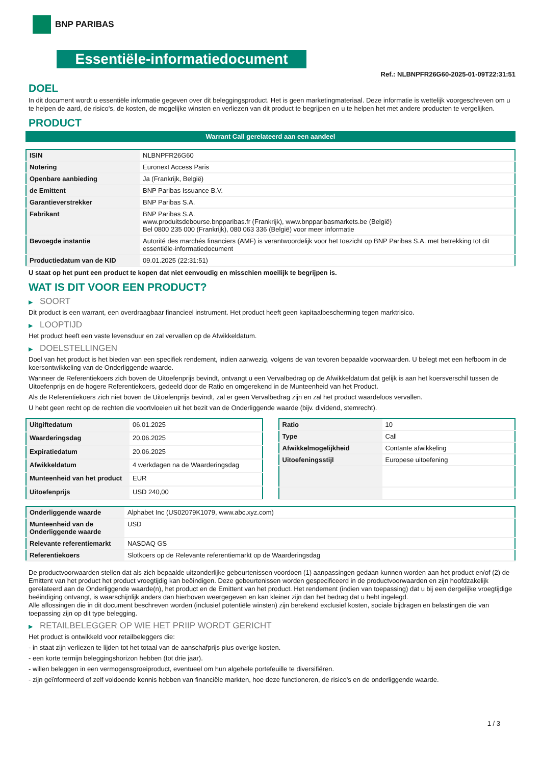BNP PARIBAS
Essentiële-informatiedocument
Ref.: NLBNPFR26G60-2025-01-09T22:31:51
DOEL
In dit document wordt u essentiële informatie gegeven over dit beleggingsproduct. Het is geen marketingmateriaal. Deze informatie is wettelijk voorgeschreven om u te helpen de aard, de risico's, de kosten, de mogelijke winsten en verliezen van dit product te begrijpen en u te helpen het met andere producten te vergelijken.
PRODUCT
Warrant Call gerelateerd aan een aandeel
| ISIN | NLBNPFR26G60 |
| Notering | Euronext Access Paris |
| Openbare aanbieding | Ja (Frankrijk, België) |
| de Emittent | BNP Paribas Issuance B.V. |
| Garantieverstrekker | BNP Paribas S.A. |
| Fabrikant | BNP Paribas S.A. www.produitsdebourse.bnpparibas.fr (Frankrijk), www.bnpparibasmarkets.be (België) Bel 0800 235 000 (Frankrijk), 080 063 336 (België) voor meer informatie |
| Bevoegde instantie | Autorité des marchés financiers (AMF) is verantwoordelijk voor het toezicht op BNP Paribas S.A. met betrekking tot dit essentiële-informatiedocument |
| Productiedatum van de KID | 09.01.2025 (22:31:51) |
U staat op het punt een product te kopen dat niet eenvoudig en misschien moeilijk te begrijpen is.
WAT IS DIT VOOR EEN PRODUCT?
▶ SOORT
Dit product is een warrant, een overdraagbaar financieel instrument. Het product heeft geen kapitaalbescherming tegen marktrisico.
▶ LOOPTIJD
Het product heeft een vaste levensduur en zal vervallen op de Afwikkeldatum.
▶ DOELSTELLINGEN
Doel van het product is het bieden van een specifiek rendement, indien aanwezig, volgens de van tevoren bepaalde voorwaarden. U belegt met een hefboom in de koersontwikkeling van de Onderliggende waarde.
Wanneer de Referentiekoers zich boven de Uitoefenprijs bevindt, ontvangt u een Vervalbedrag op de Afwikkeldatum dat gelijk is aan het koersverschil tussen de Uitoefenprijs en de hogere Referentiekoers, gedeeld door de Ratio en omgerekend in de Munteenheid van het Product.
Als de Referentiekoers zich niet boven de Uitoefenprijs bevindt, zal er geen Vervalbedrag zijn en zal het product waardeloos vervallen.
U hebt geen recht op de rechten die voortvloeien uit het bezit van de Onderliggende waarde (bijv. dividend, stemrecht).
| Uitgiftedatum | 06.01.2025 |
| Waarderingsdag | 20.06.2025 |
| Expiratiedatum | 20.06.2025 |
| Afwikkeldatum | 4 werkdagen na de Waarderingsdag |
| Munteenheid van het product | EUR |
| Uitoefenprijs | USD 240,00 |
| Ratio | 10 |
| Type | Call |
| Afwikkelmogelijkheid | Contante afwikkeling |
| Uitoefeningsstijl | Europese uitoefening |
| Onderliggende waarde | Alphabet Inc (US02079K1079, www.abc.xyz.com) |
| Munteenheid van de Onderliggende waarde | USD |
| Relevante referentiemarkt | NASDAQ GS |
| Referentiekoers | Slotkoers op de Relevante referentiemarkt op de Waarderingsdag |
De productvoorwaarden stellen dat als zich bepaalde uitzonderlijke gebeurtenissen voordoen (1) aanpassingen gedaan kunnen worden aan het product en/of (2) de Emittent van het product het product vroegtijdig kan beëindigen. Deze gebeurtenissen worden gespecificeerd in de productvoorwaarden en zijn hoofdzakelijk gerelateerd aan de Onderliggende waarde(n), het product en de Emittent van het product. Het rendement (indien van toepassing) dat u bij een dergelijke vroegtijdige beëindiging ontvangt, is waarschijnlijk anders dan hierboven weergegeven en kan kleiner zijn dan het bedrag dat u hebt ingelegd.
Alle aflossingen die in dit document beschreven worden (inclusief potentiële winsten) zijn berekend exclusief kosten, sociale bijdragen en belastingen die van toepassing zijn op dit type belegging.
▶ RETAILBELEGGER OP WIE HET PRIIP WORDT GERICHT
Het product is ontwikkeld voor retailbeleggers die:
- in staat zijn verliezen te lijden tot het totaal van de aanschafprijs plus overige kosten.
- een korte termijn beleggingshorizon hebben (tot drie jaar).
- willen beleggen in een vermogensgroeiproduct, eventueel om hun algehele portefeuille te diversifiëren.
- zijn geïnformeerd of zelf voldoende kennis hebben van financiële markten, hoe deze functioneren, de risico's en de onderliggende waarde.
1 / 3